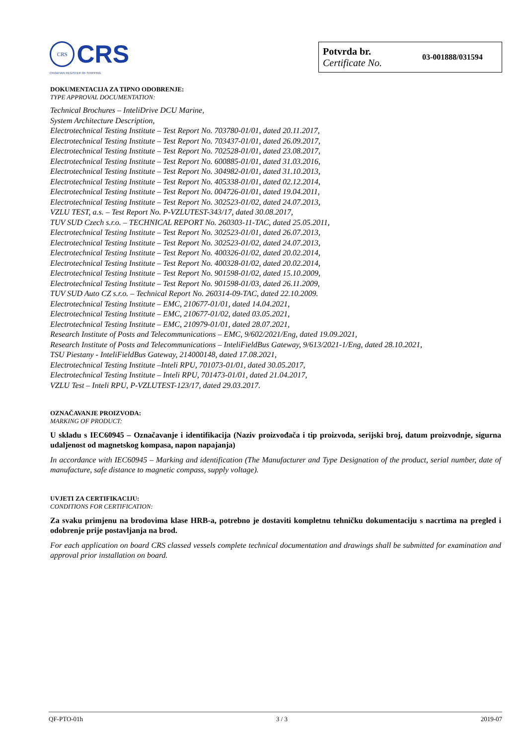CRS
CRS
CROATIAN REGISTER OF SHIPPING
Potvrda br.
Certificate No.
03-001888/031594
DOKUMENTACIJA ZA TIPNO ODOBRENJE:
TYPE APPROVAL DOCUMENTATION:
Technical Brochures – InteliDrive DCU Marine,
System Architecture Description,
Electrotechnical Testing Institute – Test Report No. 703780-01/01, dated 20.11.2017,
Electrotechnical Testing Institute – Test Report No. 703437-01/01, dated 26.09.2017,
Electrotechnical Testing Institute – Test Report No. 702528-01/01, dated 23.08.2017,
Electrotechnical Testing Institute – Test Report No. 600885-01/01, dated 31.03.2016,
Electrotechnical Testing Institute – Test Report No. 304982-01/01, dated 31.10.2013,
Electrotechnical Testing Institute – Test Report No. 405338-01/01, dated 02.12.2014,
Electrotechnical Testing Institute – Test Report No. 004726-01/01, dated 19.04.2011,
Electrotechnical Testing Institute – Test Report No. 302523-01/02, dated 24.07.2013,
VZLU TEST, a.s. – Test Report No. P-VZLUTEST-343/17, dated 30.08.2017,
TUV SUD Czech s.r.o. – TECHNICAL REPORT No. 260303-11-TAC, dated 25.05.2011,
Electrotechnical Testing Institute – Test Report No. 302523-01/01, dated 26.07.2013,
Electrotechnical Testing Institute – Test Report No. 302523-01/02, dated 24.07.2013,
Electrotechnical Testing Institute – Test Report No. 400326-01/02, dated 20.02.2014,
Electrotechnical Testing Institute – Test Report No. 400328-01/02, dated 20.02.2014,
Electrotechnical Testing Institute – Test Report No. 901598-01/02, dated 15.10.2009,
Electrotechnical Testing Institute – Test Report No. 901598-01/03, dated 26.11.2009,
TUV SUD Auto CZ s.r.o. – Technical Report No. 260314-09-TAC, dated 22.10.2009.
Electrotechnical Testing Institute – EMC, 210677-01/01, dated 14.04.2021,
Electrotechnical Testing Institute – EMC, 210677-01/02, dated 03.05.2021,
Electrotechnical Testing Institute – EMC, 210979-01/01, dated 28.07.2021,
Research Institute of Posts and Telecommunications – EMC, 9/602/2021/Eng, dated 19.09.2021,
Research Institute of Posts and Telecommunications – InteliFieldBus Gateway, 9/613/2021-1/Eng, dated 28.10.2021,
TSU Piestany - InteliFieldBus Gateway, 214000148, dated 17.08.2021,
Electrotechnical Testing Institute –Inteli RPU, 701073-01/01, dated 30.05.2017,
Electrotechnical Testing Institute – Inteli RPU, 701473-01/01, dated 21.04.2017,
VZLU Test – Inteli RPU, P-VZLUTEST-123/17, dated 29.03.2017.
OZNAČAVANJE PROIZVODA:
MARKING OF PRODUCT:
U skladu s IEC60945 – Označavanje i identifikacija (Naziv proizvođača i tip proizvoda, serijski broj, datum proizvodnje, sigurna udaljenost od magnetskog kompasa, napon napajanja)
In accordance with IEC60945 – Marking and identification (The Manufacturer and Type Designation of the product, serial number, date of manufacture, safe distance to magnetic compass, supply voltage).
UVJETI ZA CERTIFIKACIJU:
CONDITIONS FOR CERTIFICATION:
Za svaku primjenu na brodovima klase HRB-a, potrebno je dostaviti kompletnu tehničku dokumentaciju s nacrtima na pregled i odobrenje prije postavljanja na brod.
For each application on board CRS classed vessels complete technical documentation and drawings shall be submitted for examination and approval prior installation on board.
QF-PTO-01h 3 / 3 2019-07